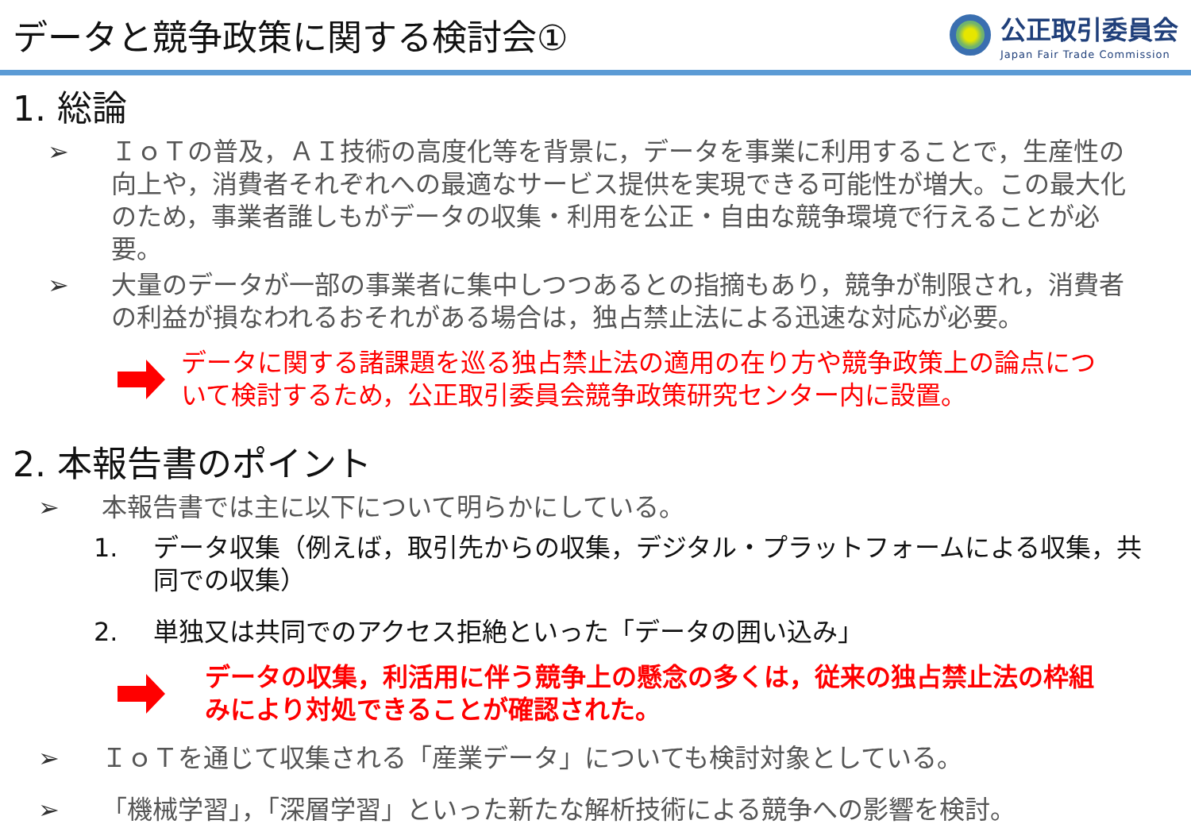データと競争政策に関する検討会①
公正取引委員会
Japan Fair Trade Commission
1. 総論
➢ ＩｏＴの普及，ＡＩ技術の高度化等を背景に，データを事業に利用することで，生産性の向上や，消費者それぞれへの最適なサービス提供を実現できる可能性が増大。この最大化のため，事業者誰しもがデータの収集・利用を公正・自由な競争環境で行えることが必要。
➢ 大量のデータが一部の事業者に集中しつつあるとの指摘もあり，競争が制限され，消費者の利益が損なわれるおそれがある場合は，独占禁止法による迅速な対応が必要。
データに関する諸課題を巡る独占禁止法の適用の在り方や競争政策上の論点について検討するため，公正取引委員会競争政策研究センター内に設置。
2. 本報告書のポイント
➢ 本報告書では主に以下について明らかにしている。
1. データ収集（例えば，取引先からの収集，デジタル・プラットフォームによる収集，共同での収集）
2. 単独又は共同でのアクセス拒絶といった「データの囲い込み」
データの収集，利活用に伴う競争上の懸念の多くは，従来の独占禁止法の枠組みにより対処できることが確認された。
➢ ＩｏＴを通じて収集される「産業データ」についても検討対象としている。
➢ 「機械学習」，「深層学習」といった新たな解析技術による競争への影響を検討。